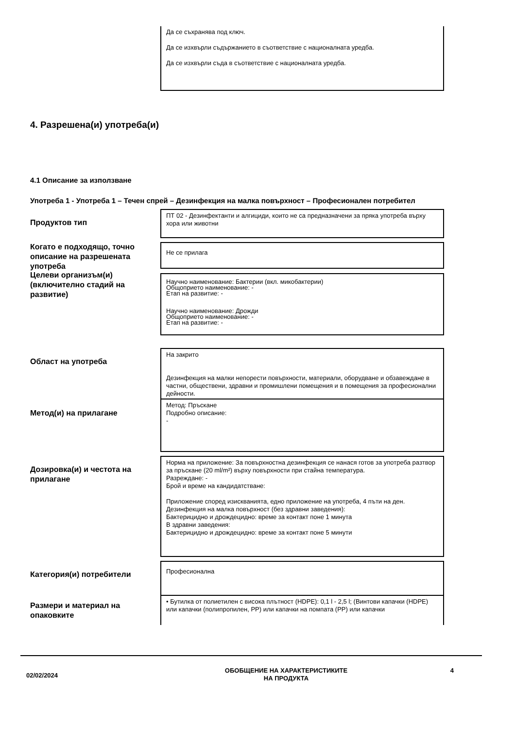Да се съхранява под ключ.
Да се изхвърли съдържанието в съответствие с националната уредба.
Да се изхвърли съда в съответствие с националната уредба.
4. Разрешена(и) употреба(и)
4.1 Описание за използване
Употреба 1 - Употреба 1 – Течен спрей – Дезинфекция на малка повърхност – Професионален потребител
Продуктов тип
ПТ 02 - Дезинфектанти и алгициди, които не са предназначени за пряка употреба върху хора или животни
Когато е подходящо, точно описание на разрешената употреба
Не се прилага
Целеви организъм(и) (включително стадий на развитие)
Научно наименование: Бактерии (вкл. микобактерии)
Общоприето наименование: -
Етап на развитие: -
Научно наименование: Дрожди
Общоприето наименование: -
Етап на развитие: -
Област на употреба
На закрито
Дезинфекция на малки непорести повърхности, материали, оборудване и обзавеждане в частни, обществени, здравни и промишлени помещения и в помещения за професионални дейности.
Метод(и) на прилагане
Метод: Пръскане
Подробно описание:
-
Дозировка(и) и честота на прилагане
Норма на приложение: За повърхностна дезинфекция се нанася готов за употреба разтвор за пръскане (20 ml/m²) върху повърхности при стайна температура.
Разреждане: -
Брой и време на кандидатстване:
Приложение според изискванията, едно приложение на употреба, 4 пъти на ден.
Дезинфекция на малка повърхност (без здравни заведения):
Бактерицидно и дрождецидно: време за контакт поне 1 минута
В здравни заведения:
Бактерицидно и дрождецидно: време за контакт поне 5 минути
Категория(и) потребители
Професионална
Размери и материал на опаковките
• Бутилка от полиетилен с висока плътност (HDPE): 0,1 l - 2,5 l; (Винтови капачки (HDPE) или капачки (полипропилен, PP) или капачки на помпата (PP) или капачки
02/02/2024
ОБОБЩЕНИЕ НА ХАРАКТЕРИСТИКИТЕ
НА ПРОДУКТА
4